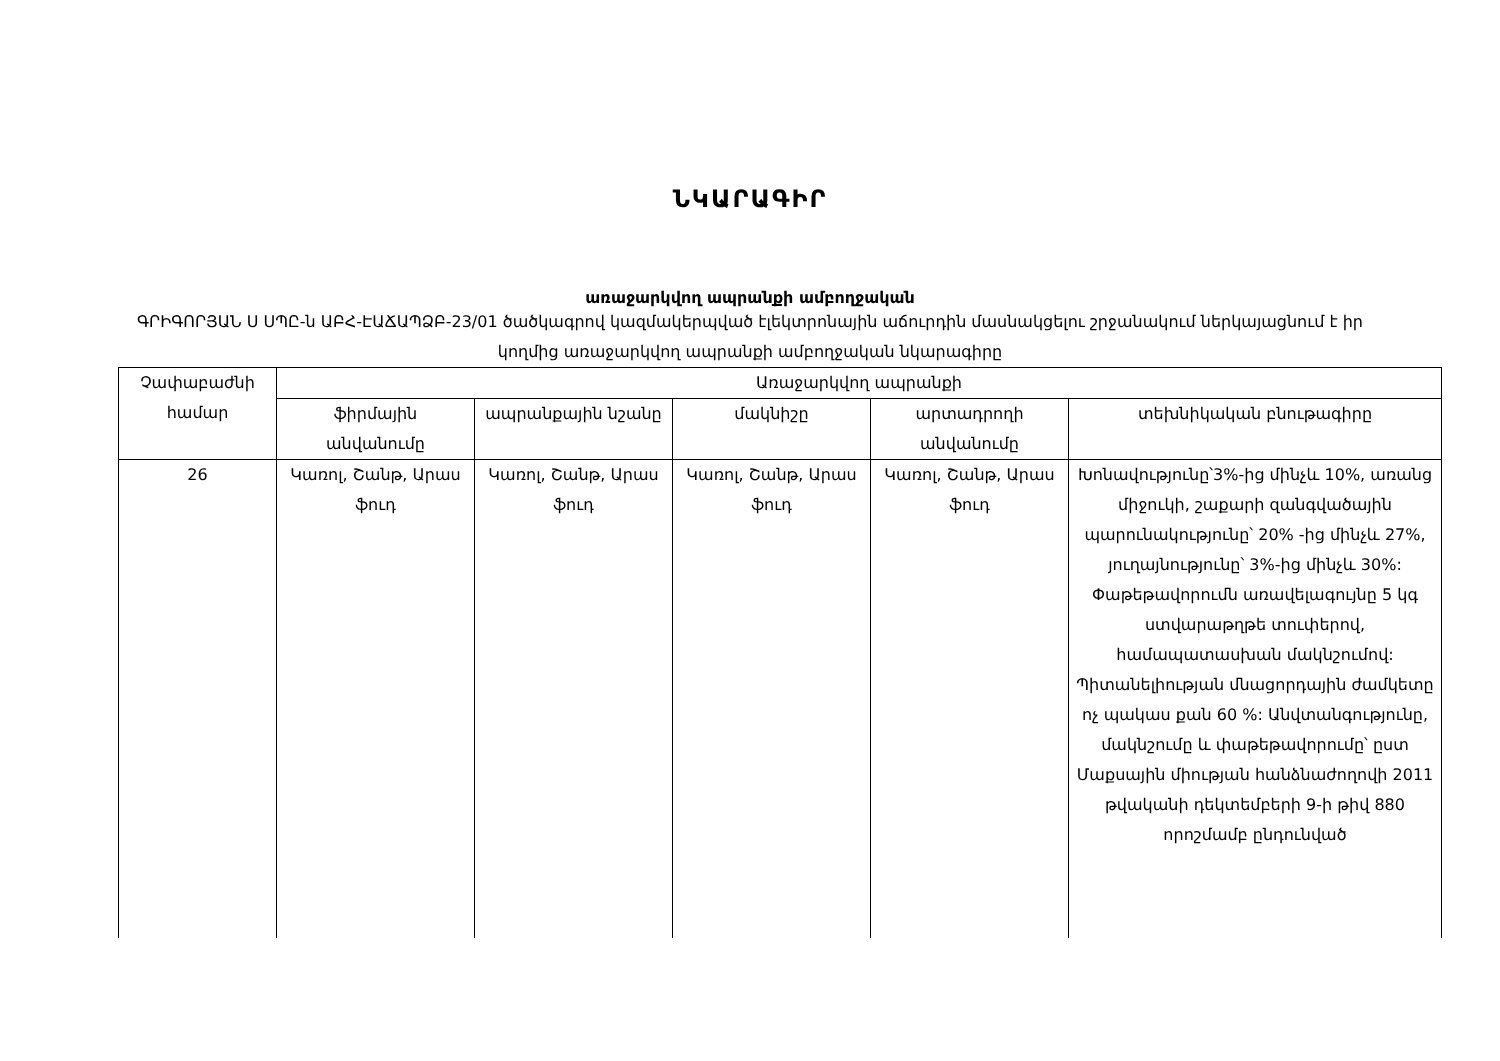ՆԿԱՐԱԳԻՐ
առաջարկվող ապրանքի ամբողջական
ԳՐԻԳՈՐՅԱՆ Ս ՍՊԸ-ն ԱԲՀ-ԷԱՃԱՊՁԲ-23/01 ծածկագրով կազմակերպված էլեկտրոնային աճուրդին մասնակցելու շրջանակում ներկայացնում է իր կողմից առաջարկվող ապրանքի ամբողջական նկարագիրը
| Չափաբաժնի համար | Առաջարկվող ապրանքի | | | | |
| --- | --- | --- | --- | --- | --- |
| | ֆիրմային անվանումը | ապրանքային նշանը | մակնիշը | արտադրողի անվանումը | տեխնիկական բնութագիրը |
| 26 | Կառոլ, Շանթ, Արաս ֆուդ | Կառոլ, Շանթ, Արաս ֆուդ | Կառոլ, Շանթ, Արաս ֆուդ | Կառոլ, Շանթ, Արաս ֆուդ | Խոնավությունը՝3%-ից մինչև 10%, առանց միջուկի, շաքարի զանգվածային պարունակությունը՝ 20% -ից մինչև 27%, յուղայնությունը՝ 3%-ից մինչև 30%: Փաթեթավորումն առավելագույնը 5 կգ ստվարաթղթե տուփերով, համապատասխան մակնշումով: Պիտանելիության մնացորդային ժամկետը ոչ պակաս քան 60 %: Անվտանգությունը, մակնշումը և փաթեթավորումը՝ ըստ Մաքսային միության հանձնաժողովի 2011 թվականի դեկտեմբերի 9-ի թիվ 880 որոշմամբ ընդունված |